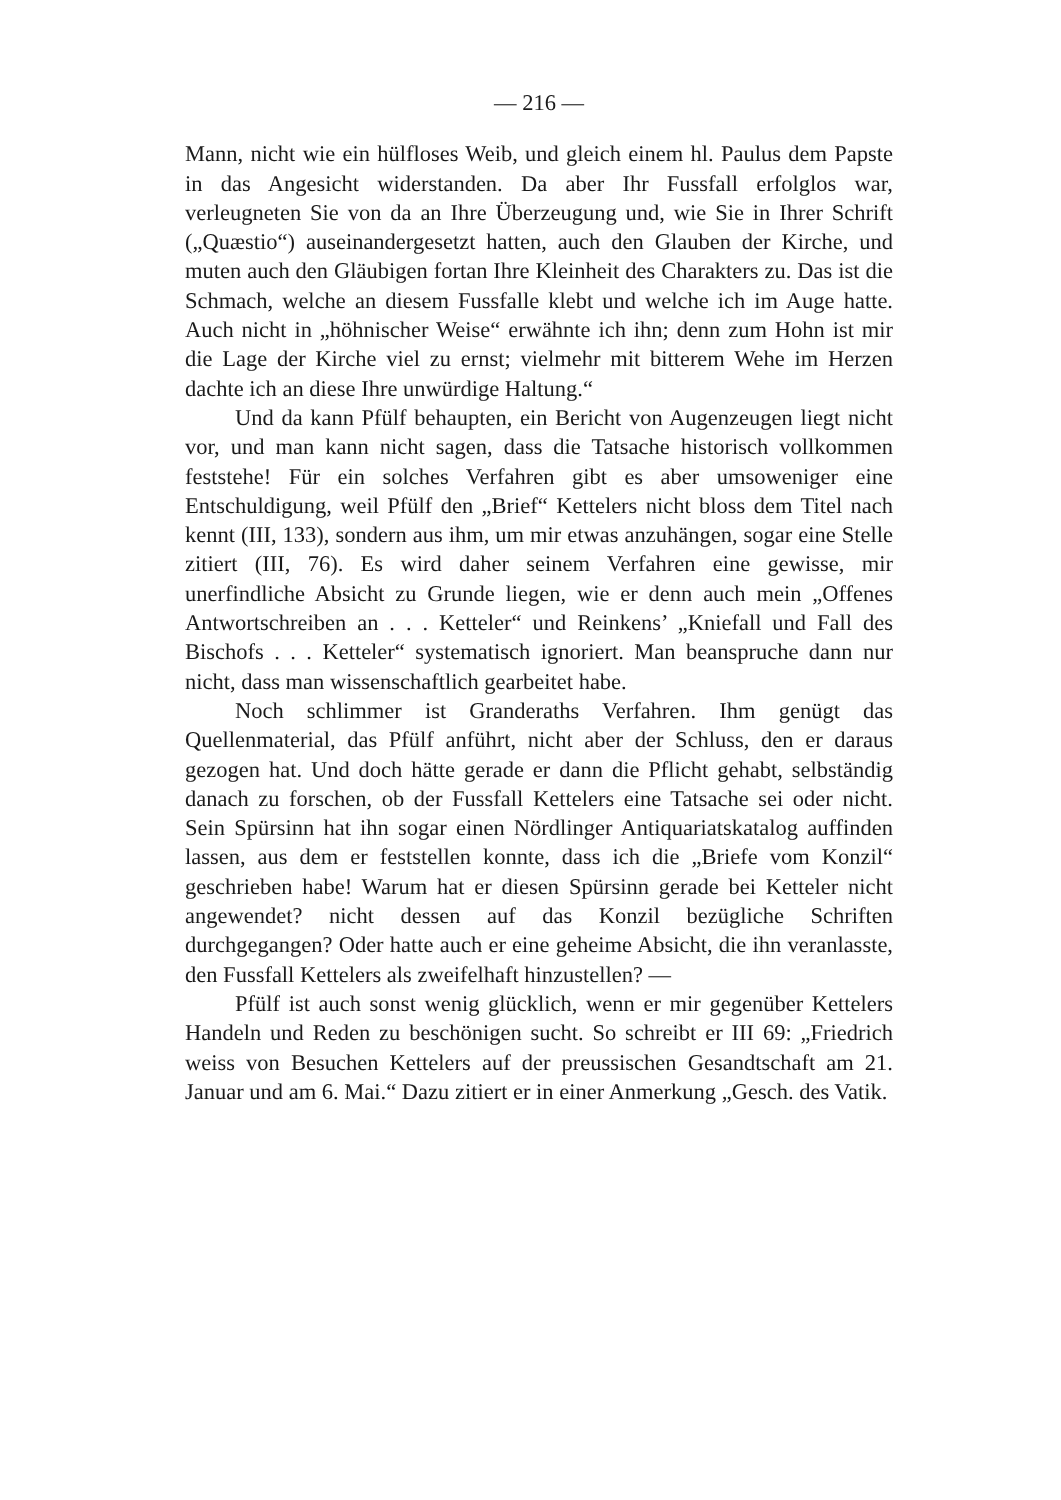— 216 —
Mann, nicht wie ein hülfloses Weib, und gleich einem hl. Paulus dem Papste in das Angesicht widerstanden. Da aber Ihr Fussfall erfolglos war, verleugneten Sie von da an Ihre Überzeugung und, wie Sie in Ihrer Schrift („Quæstio“) auseinandergesetzt hatten, auch den Glauben der Kirche, und muten auch den Gläubigen fortan Ihre Kleinheit des Charakters zu. Das ist die Schmach, welche an diesem Fussfalle klebt und welche ich im Auge hatte. Auch nicht in „höhnischer Weise“ erwähnte ich ihn; denn zum Hohn ist mir die Lage der Kirche viel zu ernst; vielmehr mit bitterem Wehe im Herzen dachte ich an diese Ihre unwürdige Haltung.“
Und da kann Pfülf behaupten, ein Bericht von Augenzeugen liegt nicht vor, und man kann nicht sagen, dass die Tatsache historisch vollkommen feststehe! Für ein solches Verfahren gibt es aber umsoweniger eine Entschuldigung, weil Pfülf den „Brief“ Kettelers nicht bloss dem Titel nach kennt (III, 133), sondern aus ihm, um mir etwas anzuhängen, sogar eine Stelle zitiert (III, 76). Es wird daher seinem Verfahren eine gewisse, mir unerfindliche Absicht zu Grunde liegen, wie er denn auch mein „Offenes Antwortschreiben an . . . Ketteler“ und Reinkens’ „Kniefall und Fall des Bischofs . . . Ketteler“ systematisch ignoriert. Man beanspruche dann nur nicht, dass man wissenschaftlich gearbeitet habe.
Noch schlimmer ist Granderaths Verfahren. Ihm genügt das Quellenmaterial, das Pfülf anführt, nicht aber der Schluss, den er daraus gezogen hat. Und doch hätte gerade er dann die Pflicht gehabt, selbständig danach zu forschen, ob der Fussfall Kettelers eine Tatsache sei oder nicht. Sein Spürsinn hat ihn sogar einen Nördlinger Antiquariatskatalog auffinden lassen, aus dem er feststellen konnte, dass ich die „Briefe vom Konzil“ geschrieben habe! Warum hat er diesen Spürsinn gerade bei Ketteler nicht angewendet? nicht dessen auf das Konzil bezügliche Schriften durchgegangen? Oder hatte auch er eine geheime Absicht, die ihn veranlasste, den Fussfall Kettelers als zweifelhaft hinzustellen? —
Pfülf ist auch sonst wenig glücklich, wenn er mir gegenüber Kettelers Handeln und Reden zu beschönigen sucht. So schreibt er III 69: „Friedrich weiss von Besuchen Kettelers auf der preussischen Gesandtschaft am 21. Januar und am 6. Mai.“ Dazu zitiert er in einer Anmerkung „Gesch. des Vatik.